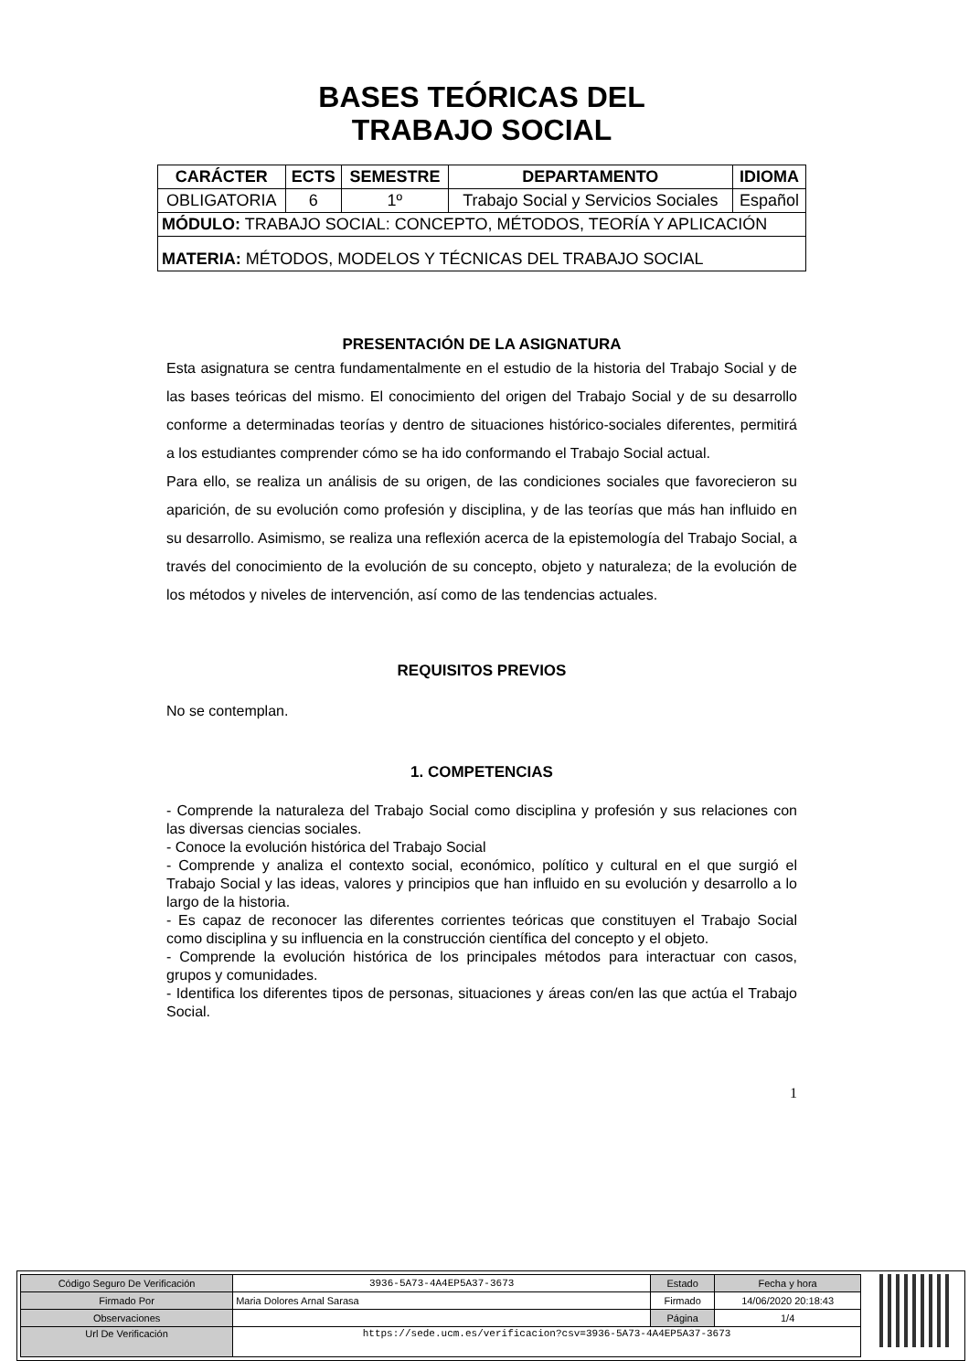BASES TEÓRICAS DEL
TRABAJO SOCIAL
| CARÁCTER | ECTS | SEMESTRE | DEPARTAMENTO | IDIOMA |
| --- | --- | --- | --- | --- |
| OBLIGATORIA | 6 | 1º | Trabajo Social y Servicios Sociales | Español |
| MÓDULO: TRABAJO SOCIAL: CONCEPTO, MÉTODOS, TEORÍA Y APLICACIÓN | | | | |
| MATERIA: MÉTODOS, MODELOS Y TÉCNICAS DEL TRABAJO SOCIAL | | | | |
PRESENTACIÓN DE LA ASIGNATURA
Esta asignatura se centra fundamentalmente en el estudio de la historia del Trabajo Social y de las bases teóricas del mismo. El conocimiento del origen del Trabajo Social y de su desarrollo conforme a determinadas teorías y dentro de situaciones histórico-sociales diferentes, permitirá a los estudiantes comprender cómo se ha ido conformando el Trabajo Social actual.
Para ello, se realiza un análisis de su origen, de las condiciones sociales que favorecieron su aparición, de su evolución como profesión y disciplina, y de las teorías que más han influido en su desarrollo. Asimismo, se realiza una reflexión acerca de la epistemología del Trabajo Social, a través del conocimiento de la evolución de su concepto, objeto y naturaleza; de la evolución de los métodos y niveles de intervención, así como de las tendencias actuales.
REQUISITOS PREVIOS
No se contemplan.
1. COMPETENCIAS
- Comprende la naturaleza del Trabajo Social como disciplina y profesión y sus relaciones con las diversas ciencias sociales.
- Conoce la evolución histórica del Trabajo Social
- Comprende y analiza el contexto social, económico, político y cultural en el que surgió el Trabajo Social y las ideas, valores y principios que han influido en su evolución y desarrollo a lo largo de la historia.
- Es capaz de reconocer las diferentes corrientes teóricas que constituyen el Trabajo Social como disciplina y su influencia en la construcción científica del concepto y el objeto.
- Comprende la evolución histórica de los principales métodos para interactuar con casos, grupos y comunidades.
- Identifica los diferentes tipos de personas, situaciones y áreas con/en las que actúa el Trabajo Social.
1
| Código Seguro De Verificación | 3936-5A73-4A4EP5A37-3673 | Estado | Fecha y hora |
| Firmado Por | Maria Dolores Arnal Sarasa | Firmado | 14/06/2020 20:18:43 |
| Observaciones | | Página | 1/4 |
| Url De Verificación | https://sede.ucm.es/verificacion?csv=3936-5A73-4A4EP5A37-3673 | | |